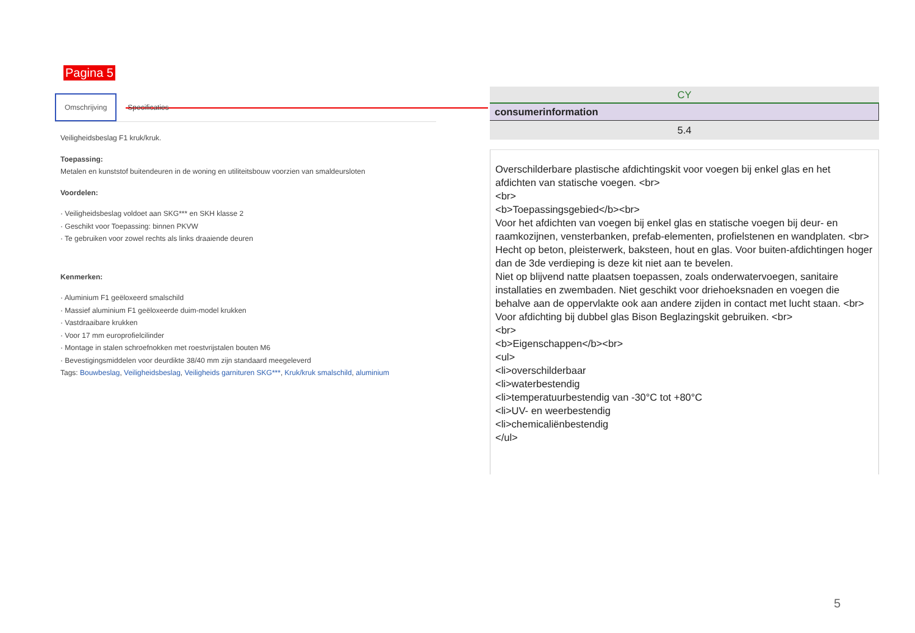Pagina 5
Omschrijving Specificaties
Veiligheidsbeslag F1 kruk/kruk.
Toepassing:
Metalen en kunststof buitendeuren in de woning en utiliteitsbouw voorzien van smaldeursloten
Voordelen:
· Veiligheidsbeslag voldoet aan SKG*** en SKH klasse 2
· Geschikt voor Toepassing: binnen PKVW
· Te gebruiken voor zowel rechts als links draaiende deuren
Kenmerken:
· Aluminium F1 geëloxeerd smalschild
· Massief aluminium F1 geëloxeerde duim-model krukken
· Vastdraaibare krukken
· Voor 17 mm europrofielcilinder
· Montage in stalen schroefnokken met roestvrijstalen bouten M6
· Bevestigingsmiddelen voor deurdikte 38/40 mm zijn standaard meegeleverd
Tags: Bouwbeslag, Veiligheidsbeslag, Veiligheids garnituren SKG***, Kruk/kruk smalschild, aluminium
CY
consumerinformation
5.4
Overschilderbare plastische afdichtingskit voor voegen bij enkel glas en het afdichten van statische voegen. <br>
<br>
<b>Toepassingsgebied</b><br>
Voor het afdichten van voegen bij enkel glas en statische voegen bij deur- en raamkozijnen, vensterbanken, prefab-elementen, profielstenen en wandplaten. <br>
Hecht op beton, pleisterwerk, baksteen, hout en glas. Voor buiten-afdichtingen hoger dan de 3de verdieping is deze kit niet aan te bevelen.
Niet op blijvend natte plaatsen toepassen, zoals onderwatervoegen, sanitaire installaties en zwembaden. Niet geschikt voor driehoeksnaden en voegen die behalve aan de oppervlakte ook aan andere zijden in contact met lucht staan. <br>
Voor afdichting bij dubbel glas Bison Beglazingskit gebruiken. <br>
<br>
<b>Eigenschappen</b><br>
<ul>
<li>overschilderbaar
<li>waterbestendig
<li>temperatuurbestendig van -30°C tot +80°C
<li>UV- en weerbestendig
<li>chemicaliënbestendig
</ul>
5